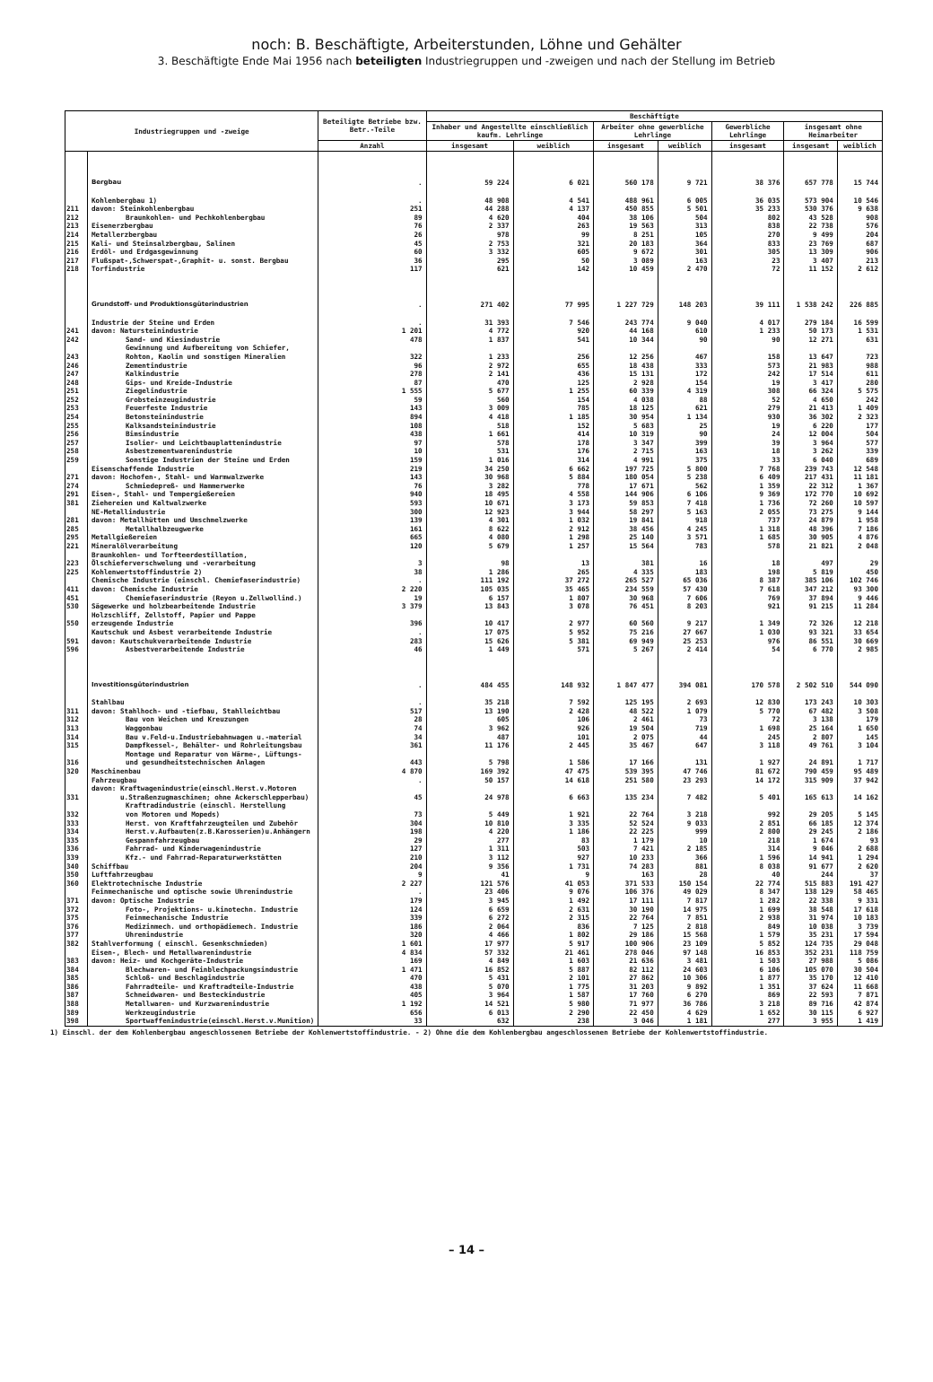noch: B. Beschäftigte, Arbeiterstunden, Löhne und Gehälter
3. Beschäftigte Ende Mai 1956 nach beteiligten Industriegruppen und -zweigen und nach der Stellung im Betrieb
| Industriegruppen und -zweige | | Beteiligte Betriebe bzw. Betr.-Teile | Beschäftigte | | | | | | |
| --- | --- | --- | --- | --- | --- | --- | --- | --- | --- |
| | | | Inhaber und Angestellte einschließlich kaufm. Lehrlinge | | Arbeiter ohne gewerbliche Lehrlinge | | Gewerbliche Lehrlinge | insgesamt ohne Heimarbeiter | |
| | | Anzahl | insgesamt | weiblich | insgesamt | weiblich | insgesamt | insgesamt | weiblich |
| | Bergbau | . | 59 224 | 6 021 | 560 178 | 9 721 | 38 376 | 657 778 | 15 744 |
| | Kohlenbergbau 1) | . | 48 908 | 4 541 | 488 961 | 6 005 | 36 035 | 573 904 | 10 546 |
| 211 | davon: Steinkohlenbergbau | 251 | 44 288 | 4 137 | 450 855 | 5 501 | 35 233 | 530 376 | 9 638 |
| 212 | Braunkohlen- und Pechkohlenbergbau | 89 | 4 620 | 404 | 38 106 | 504 | 802 | 43 528 | 908 |
| 213 | Eisenerzbergbau | 76 | 2 337 | 263 | 19 563 | 313 | 838 | 22 738 | 576 |
| 214 | Metallerzbergbau | 26 | 978 | 99 | 8 251 | 105 | 270 | 9 499 | 204 |
| 215 | Kali- und Steinsalzbergbau, Salinen | 45 | 2 753 | 321 | 20 183 | 364 | 833 | 23 769 | 687 |
| 216 | Erdöl- und Erdgasgewinnung | 60 | 3 332 | 605 | 9 672 | 301 | 305 | 13 309 | 906 |
| 217 | Flußspat-,Schwerspat-,Graphit- u. sonst. Bergbau | 36 | 295 | 50 | 3 089 | 163 | 23 | 3 407 | 213 |
| 218 | Torfindustrie | 117 | 621 | 142 | 10 459 | 2 470 | 72 | 11 152 | 2 612 |
| | Grundstoff- und Produktionsgüterindustrien | . | 271 402 | 77 995 | 1 227 729 | 148 203 | 39 111 | 1 538 242 | 226 885 |
| | Industrie der Steine und Erden | . | 31 393 | 7 546 | 243 774 | 9 040 | 4 017 | 279 184 | 16 599 |
| 241 | davon: Natursteinindustrie | 1 201 | 4 772 | 920 | 44 168 | 610 | 1 233 | 50 173 | 1 531 |
| 242 | Sand- und Kiesindustrie | 478 | 1 837 | 541 | 10 344 | 90 | 90 | 12 271 | 631 |
| 243 | Gewinnung und Aufbereitung von Schiefer, Rohton, Kaolin und sonstigen Mineralien | 322 | 1 233 | 256 | 12 256 | 467 | 158 | 13 647 | 723 |
| 246 | Zementindustrie | 96 | 2 972 | 655 | 18 438 | 333 | 573 | 21 983 | 988 |
| 247 | Kalkindustrie | 278 | 2 141 | 436 | 15 131 | 172 | 242 | 17 514 | 611 |
| 248 | Gips- und Kreide-Industrie | 87 | 470 | 125 | 2 928 | 154 | 19 | 3 417 | 280 |
| 251 | Ziegelindustrie | 1 555 | 5 677 | 1 255 | 60 339 | 4 319 | 308 | 66 324 | 5 575 |
| 252 | Grobsteinzeugindustrie | 59 | 560 | 154 | 4 038 | 88 | 52 | 4 650 | 242 |
| 253 | Feuerfeste Industrie | 143 | 3 009 | 785 | 18 125 | 621 | 279 | 21 413 | 1 409 |
| 254 | Betonsteinindustrie | 894 | 4 418 | 1 185 | 30 954 | 1 134 | 930 | 36 302 | 2 323 |
| 255 | Kalksandsteinindustrie | 108 | 518 | 152 | 5 683 | 25 | 19 | 6 220 | 177 |
| 256 | Bimsindustrie | 438 | 1 661 | 414 | 10 319 | 90 | 24 | 12 004 | 504 |
| 257 | Isolier- und Leichtbauplattenindustrie | 97 | 578 | 178 | 3 347 | 399 | 39 | 3 964 | 577 |
| 258 | Asbestzementwarenindustrie | 10 | 531 | 176 | 2 715 | 163 | 18 | 3 262 | 339 |
| 259 | Sonstige Industrien der Steine und Erden | 159 | 1 016 | 314 | 4 991 | 375 | 33 | 6 040 | 689 |
| | Eisenschaffende Industrie | 219 | 34 250 | 6 662 | 197 725 | 5 800 | 7 768 | 239 743 | 12 548 |
| 271 | davon: Hochofen-, Stahl- und Warmwalzwerke | 143 | 30 968 | 5 884 | 180 054 | 5 238 | 6 409 | 217 431 | 11 181 |
| 274 | Schmiedepreß- und Hammerwerke | 76 | 3 282 | 778 | 17 671 | 562 | 1 359 | 22 312 | 1 367 |
| 291 | Eisen-, Stahl- und Tempergießereien | 940 | 18 495 | 4 558 | 144 906 | 6 106 | 9 369 | 172 770 | 10 692 |
| 381 | Ziehereien und Kaltwalzwerke | 593 | 10 671 | 3 173 | 59 853 | 7 418 | 1 736 | 72 260 | 10 597 |
| | NE-Metallindustrie | 300 | 12 923 | 3 944 | 58 297 | 5 163 | 2 055 | 73 275 | 9 144 |
| 281 | davon: Metallhütten und Umschmelzwerke | 139 | 4 301 | 1 032 | 19 841 | 918 | 737 | 24 879 | 1 958 |
| 285 | Metallhalbzeugwerke | 161 | 8 622 | 2 912 | 38 456 | 4 245 | 1 318 | 48 396 | 7 186 |
| 295 | Metallgießereien | 665 | 4 080 | 1 298 | 25 140 | 3 571 | 1 685 | 30 905 | 4 876 |
| 221 | Mineralölverarbeitung | 120 | 5 679 | 1 257 | 15 564 | 783 | 578 | 21 821 | 2 048 |
| 223 | Braunkohlen- und Torfteerdestillation, Ölschieferverschwelung und -verarbeitung | 3 | 98 | 13 | 381 | 16 | 18 | 497 | 29 |
| 225 | Kohlenwertstoffindustrie 2) | 38 | 1 286 | 265 | 4 335 | 183 | 198 | 5 819 | 450 |
| | Chemische Industrie (einschl. Chemiefaserindustrie) | . | 111 192 | 37 272 | 265 527 | 65 036 | 8 387 | 385 106 | 102 746 |
| 411 | davon: Chemische Industrie | 2 220 | 105 035 | 35 465 | 234 559 | 57 430 | 7 618 | 347 212 | 93 300 |
| 451 | Chemiefaserindustrie (Reyon u.Zellwollind.) | 19 | 6 157 | 1 807 | 30 968 | 7 606 | 769 | 37 894 | 9 446 |
| 530 | Sägewerke und holzbearbeitende Industrie | 3 379 | 13 843 | 3 078 | 76 451 | 8 203 | 921 | 91 215 | 11 284 |
| 550 | Holzschliff, Zellstoff, Papier und Pappe erzeugende Industrie | 396 | 10 417 | 2 977 | 60 560 | 9 217 | 1 349 | 72 326 | 12 218 |
| | Kautschuk und Asbest verarbeitende Industrie | . | 17 075 | 5 952 | 75 216 | 27 667 | 1 030 | 93 321 | 33 654 |
| 591 | davon: Kautschukverarbeitende Industrie | 283 | 15 626 | 5 381 | 69 949 | 25 253 | 976 | 86 551 | 30 669 |
| 596 | Asbestverarbeitende Industrie | 46 | 1 449 | 571 | 5 267 | 2 414 | 54 | 6 770 | 2 985 |
| | Investitionsgüterindustrien | . | 484 455 | 148 932 | 1 847 477 | 394 081 | 170 578 | 2 502 510 | 544 090 |
| | Stahlbau | . | 35 218 | 7 592 | 125 195 | 2 693 | 12 830 | 173 243 | 10 303 |
| 311 | davon: Stahlhoch- und -tiefbau, Stahlleichtbau | 517 | 13 190 | 2 428 | 48 522 | 1 079 | 5 770 | 67 482 | 3 508 |
| 312 | Bau von Weichen und Kreuzungen | 28 | 605 | 106 | 2 461 | 73 | 72 | 3 138 | 179 |
| 313 | Waggonbau | 74 | 3 962 | 926 | 19 504 | 719 | 1 698 | 25 164 | 1 650 |
| 314 | Bau v.Feld-u.Industriebahnwagen u.-material | 34 | 487 | 101 | 2 075 | 44 | 245 | 2 807 | 145 |
| 315 | Dampfkessel-, Behälter- und Rohrleitungsbau | 361 | 11 176 | 2 445 | 35 467 | 647 | 3 118 | 49 761 | 3 104 |
| 316 | Montage und Reparatur von Wärme-, Lüftungs- und gesundheitstechnischen Anlagen | 443 | 5 798 | 1 586 | 17 166 | 131 | 1 927 | 24 891 | 1 717 |
| 320 | Maschinenbau | 4 870 | 169 392 | 47 475 | 539 395 | 47 746 | 81 672 | 790 459 | 95 489 |
| | Fahrzeugbau | . | 50 157 | 14 618 | 251 580 | 23 293 | 14 172 | 315 909 | 37 942 |
| 331 | davon: Kraftwagenindustrie(einschl.Herst.v.Motoren u.Straßenzugmaschinen; ohne Ackerschlepperbau) | 45 | 24 978 | 6 663 | 135 234 | 7 482 | 5 401 | 165 613 | 14 162 |
| 332 | Kraftradindustrie (einschl. Herstellung von Motoren und Mopeds) | 73 | 5 449 | 1 921 | 22 764 | 3 218 | 992 | 29 205 | 5 145 |
| 333 | Herst. von Kraftfahrzeugteilen und Zubehör | 304 | 10 810 | 3 335 | 52 524 | 9 033 | 2 851 | 66 185 | 12 374 |
| 334 | Herst.v.Aufbauten(z.B.Karosserien)u.Anhängern | 198 | 4 220 | 1 186 | 22 225 | 999 | 2 800 | 29 245 | 2 186 |
| 335 | Gespannfahrzeugbau | 29 | 277 | 83 | 1 179 | 10 | 218 | 1 674 | 93 |
| 336 | Fahrrad- und Kinderwagenindustrie | 127 | 1 311 | 503 | 7 421 | 2 185 | 314 | 9 046 | 2 688 |
| 339 | Kfz.- und Fahrrad-Reparaturwerkstätten | 210 | 3 112 | 927 | 10 233 | 366 | 1 596 | 14 941 | 1 294 |
| 340 | Schiffbau | 204 | 9 356 | 1 731 | 74 283 | 881 | 8 038 | 91 677 | 2 620 |
| 350 | Luftfahrzeugbau | 9 | 41 | 9 | 163 | 28 | 40 | 244 | 37 |
| 360 | Elektrotechnische Industrie | 2 227 | 121 576 | 41 053 | 371 533 | 150 154 | 22 774 | 515 883 | 191 427 |
| | Feinmechanische und optische sowie Uhrenindustrie | . | 23 406 | 9 076 | 106 376 | 49 029 | 8 347 | 138 129 | 58 465 |
| 371 | davon: Optische Industrie | 179 | 3 945 | 1 492 | 17 111 | 7 817 | 1 282 | 22 338 | 9 331 |
| 372 | Foto-, Projektions- u.kinotechn. Industrie | 124 | 6 659 | 2 631 | 30 190 | 14 975 | 1 699 | 38 548 | 17 618 |
| 375 | Feinmechanische Industrie | 339 | 6 272 | 2 315 | 22 764 | 7 851 | 2 938 | 31 974 | 10 183 |
| 376 | Medizinmech. und orthopädiemech. Industrie | 186 | 2 064 | 836 | 7 125 | 2 818 | 849 | 10 038 | 3 739 |
| 377 | Uhrenindustrie | 320 | 4 466 | 1 802 | 29 186 | 15 568 | 1 579 | 35 231 | 17 594 |
| 382 | Stahlverformung ( einschl. Gesenkschmieden) | 1 601 | 17 977 | 5 917 | 100 906 | 23 109 | 5 852 | 124 735 | 29 048 |
| | Eisen-, Blech- und Metallwarenindustrie | 4 834 | 57 332 | 21 461 | 278 046 | 97 148 | 16 853 | 352 231 | 118 759 |
| 383 | davon: Heiz- und Kochgeräte-Industrie | 169 | 4 849 | 1 603 | 21 636 | 3 481 | 1 503 | 27 988 | 5 086 |
| 384 | Blechwaren- und Feinblechpackungsindustrie | 1 471 | 16 852 | 5 887 | 82 112 | 24 603 | 6 106 | 105 070 | 30 504 |
| 385 | Schloß- und Beschlagindustrie | 470 | 5 431 | 2 101 | 27 862 | 10 306 | 1 877 | 35 170 | 12 410 |
| 386 | Fahrradteile- und Kraftradteile-Industrie | 438 | 5 070 | 1 775 | 31 203 | 9 892 | 1 351 | 37 624 | 11 668 |
| 387 | Schneidwaren- und Besteckindustrie | 405 | 3 964 | 1 587 | 17 760 | 6 270 | 869 | 22 593 | 7 871 |
| 388 | Metallwaren- und Kurzwarenindustrie | 1 192 | 14 521 | 5 980 | 71 977 | 36 786 | 3 218 | 89 716 | 42 874 |
| 389 | Werkzeugindustrie | 656 | 6 013 | 2 290 | 22 450 | 4 629 | 1 652 | 30 115 | 6 927 |
| 398 | Sportwaffenindustrie(einschl.Herst.v.Munition) | 33 | 632 | 238 | 3 046 | 1 181 | 277 | 3 955 | 1 419 |
1) Einschl. der dem Kohlenbergbau angeschlossenen Betriebe der Kohlenwertstoffindustrie. - 2) Ohne die dem Kohlenbergbau angeschlossenen Betriebe der Kohlenwertstoffindustrie.
– 14 –